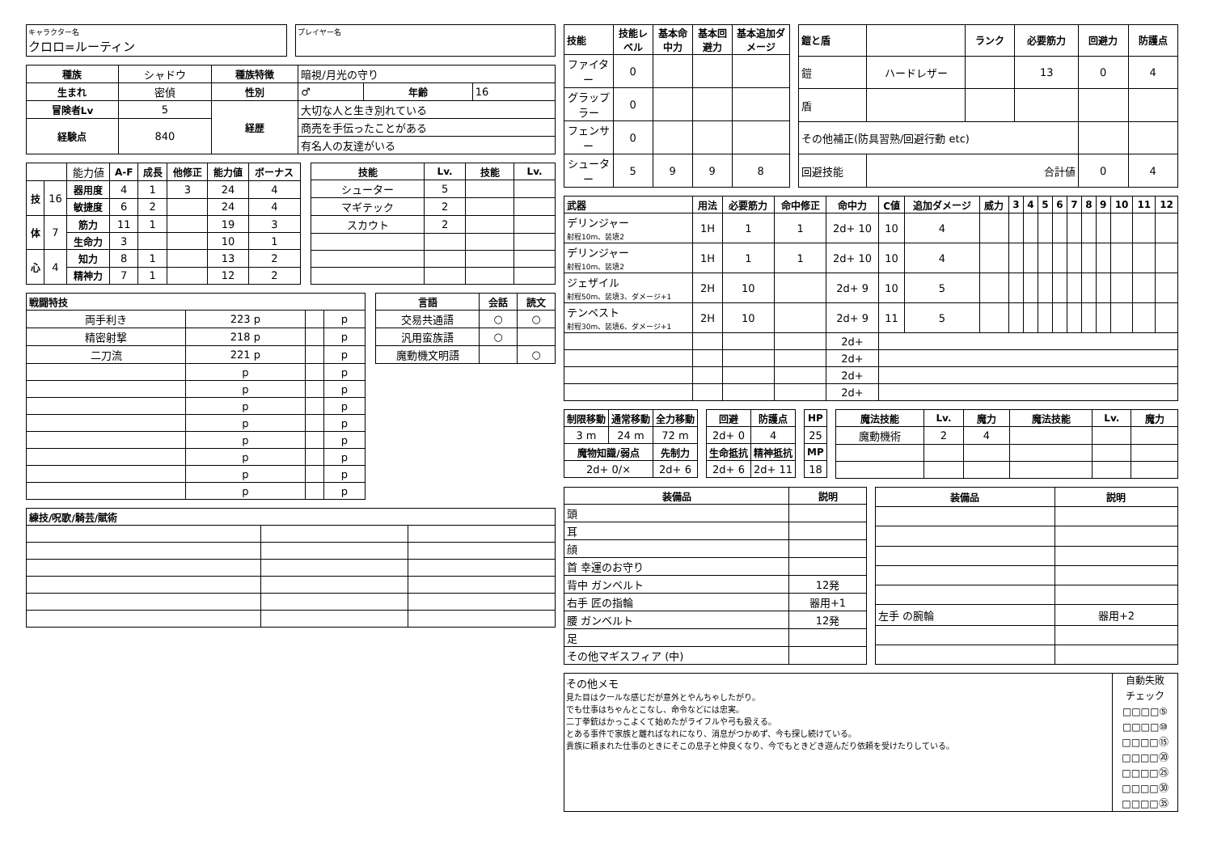キャラクター名
クロロ=ルーティン
プレイヤー名
| 種族 | シャドウ | 種族特徴 | 暗視/月光の守り | | |
| 生まれ | 密偵 | 性別 | ♂ | 年齢 | 16 |
| 冒険者Lv | 5 | 経歴 | 大切な人と生き別れている | | |
| 経験点 | 840 | | 商売を手伝ったことがある | | |
| | | | 有名人の友達がいる | | |
| | | 能力値 | A-F | 成長 | 他修正 | 能力値 | ボーナス |
| 技 | 16 | 器用度 | 4 | 1 | 3 | 24 | 4 |
| | | 敏捷度 | 6 | 2 | | 24 | 4 |
| 体 | 7 | 筋力 | 11 | 1 | | 19 | 3 |
| | | 生命力 | 3 | | | 10 | 1 |
| 心 | 4 | 知力 | 8 | 1 | | 13 | 2 |
| | | 精神力 | 7 | 1 | | 12 | 2 |
| 技能 | Lv. | 技能 | Lv. |
| --- | --- | --- | --- |
| シューター | 5 | | |
| マギテック | 2 | | |
| スカウト | 2 | | |
| 戦闘特技 | | | |
| --- | --- | --- | --- |
| 両手利き | 223 p | | p |
| 精密射撃 | 218 p | | p |
| 二刀流 | 221 p | | p |
| | p | | p |
| | p | | p |
| | p | | p |
| | p | | p |
| | p | | p |
| | p | | p |
| | p | | p |
| | p | | p |
| 言語 | 会話 | 読文 |
| --- | --- | --- |
| 交易共通語 | ○ | ○ |
| 汎用蛮族語 | ○ | |
| 魔動機文明語 | | ○ |
| 練技/呪歌/騎芸/賦術 | | |
| --- | --- | --- |
| 技能 | 技能レベル | 基本命中力 | 基本回避力 | 基本追加ダメージ |
| --- | --- | --- | --- | --- |
| ファイター | 0 | | | |
| グラップラー | 0 | | | |
| フェンサー | 0 | | | |
| シューター | 5 | 9 | 9 | 8 |
| 鎧と盾 | | ランク | 必要筋力 | 回避力 | 防護点 |
| --- | --- | --- | --- | --- | --- |
| 鎧 | ハードレザー | | 13 | 0 | 4 |
| 盾 | | | | | |
| その他補正(防具習熟/回避行動 etc) | | | | | |
| 回避技能 | 合計値 | | | 0 | 4 |
| 武器 | 用法 | 必要筋力 | 命中修正 | 命中力 | C値 | 追加ダメージ | 威力 | 3 | 4 | 5 | 6 | 7 | 8 | 9 | 10 | 11 | 12 |
| --- | --- | --- | --- | --- | --- | --- | --- | --- | --- | --- | --- | --- | --- | --- | --- | --- | --- |
| デリンジャー 射程10m、装填2 | 1H | 1 | 1 | 2d+ 10 | 10 | 4 | | | | | | | | | | | |
| デリンジャー 射程10m、装填2 | 1H | 1 | 1 | 2d+ 10 | 10 | 4 | | | | | | | | | | | |
| ジェザイル 射程50m、装填3、ダメージ+1 | 2H | 10 | | 2d+ 9 | 10 | 5 | | | | | | | | | | | |
| テンペスト 射程30m、装填6、ダメージ+1 | 2H | 10 | | 2d+ 9 | 11 | 5 | | | | | | | | | | | |
| | | | | 2d+ | | | | | | | | | | | | | |
| | | | | 2d+ | | | | | | | | | | | | | |
| | | | | 2d+ | | | | | | | | | | | | | |
| | | | | 2d+ | | | | | | | | | | | | | |
| 制限移動 | 通常移動 | 全力移動 |
| --- | --- | --- |
| 3 m | 24 m | 72 m |
| 魔物知識/弱点 | | 先制力 |
| 2d+ 0/× | | 2d+ 6 |
| 回避 | 防護点 |
| --- | --- |
| 2d+ 0 | 4 |
| 生命抵抗 | 精神抵抗 |
| 2d+ 6 | 2d+ 11 |
| HP |
| --- |
| 25 |
| MP |
| 18 |
| 魔法技能 | Lv. | 魔力 | 魔法技能 | Lv. | 魔力 |
| --- | --- | --- | --- | --- | --- |
| 魔動機術 | 2 | 4 | | | |
| 装備品 | 説明 |
| --- | --- |
| 頭 | |
| 耳 | |
| 顔 | |
| 首 幸運のお守り | |
| 背中 ガンベルト | 12発 |
| 右手 匠の指輪 | 器用+1 |
| 腰 ガンベルト | 12発 |
| 足 | |
| その他マギスフィア (中) | |
| 装備品 | 説明 |
| --- | --- |
| 左手 の腕輪 | 器用+2 |
その他メモ
見た目はクールな感じだが意外とやんちゃしたがり。
でも仕事はちゃんとこなし、命令などには忠実。
二丁拳銃はかっこよくて始めたがライフルや弓も扱える。
とある事件で家族と離ればなれになり、消息がつかめず、今も探し続けている。
貴族に頼まれた仕事のときにそこの息子と仲良くなり、今でもときどき遊んだり依頼を受けたりしている。
自動失敗
チェック
□□□□⑤
□□□□⑩
□□□□⑮
□□□□⑳
□□□□㉕
□□□□㉚
□□□□㉟